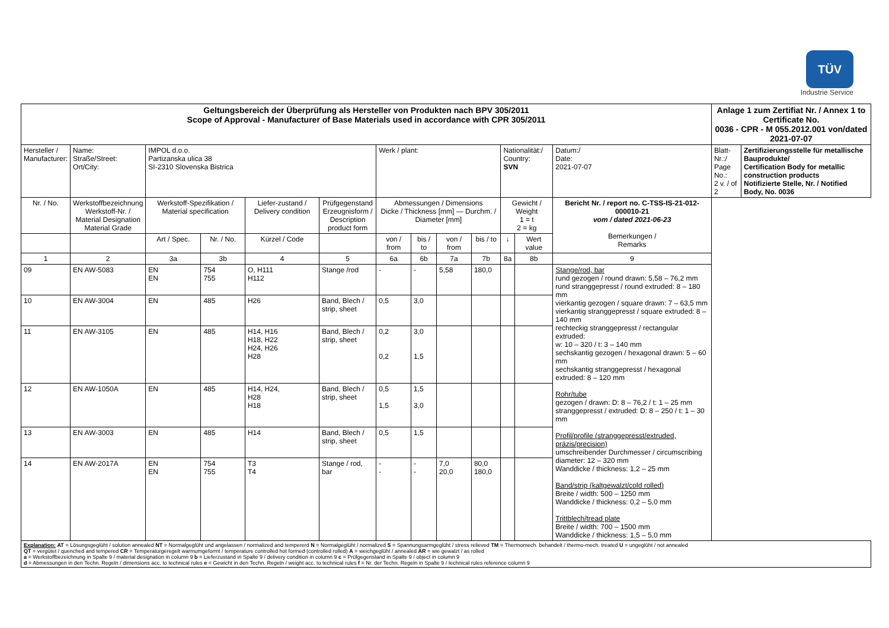TÜV
Industrie Service
| Geltungsbereich der Überprüfung als Hersteller von Produkten nach BPV 305/2011 Scope of Approval - Manufacturer of Base Materials used in accordance with CPR 305/2011 | | | | | | | | | | | | | | Anlage 1 zum Zertifiat Nr. / Annex 1 to Certificate No. 0036 - CPR - M 055.2012.001 von/dated 2021-07-07 | |
| Hersteller / Manufacturer: | | Name: Straße/Street: Ort/City: | IMPOL d.o.o. Partizanska ulica 38 SI-2310 Slovenska Bistrica | | | | Werk / plant: | | | | Nationalität:/ Country: SVN | | Datum:/ Date: 2021-07-07 | Blatt-Nr.:/ Page No.: 2 v. / of 2 | Zertifizierungsstelle für metallische Bauprodukte/ Certification Body for metallic construction products Notifizierte Stelle, Nr. / Notified Body, No. 0036 |
| Nr. / No. | Werkstoffbezeichnung Werkstoff-Nr. / Material Designation Material Grade | | Werkstoff-Spezifikation / Material specification | | Liefer-zustand / Delivery condition | Prüfgegenstand Erzeugnisform / Description product form | Abmessungen / Dimensions Dicke / Thickness [mm] — Durchm. / Diameter [mm] | | | | Gewicht / Weight 1 = t 2 = kg | | Bericht Nr. / report no. C-TSS-IS-21-012-000010-21 vom / dated 2021-06-23 Bemerkungen / Remarks | | |
| | | | Art / Spec. | Nr. / No. | Kürzel / Code | | von / from | bis / to | von / from | bis / to | ↓ | Wert value | | | |
| 1 | 2 | | 3a | 3b | 4 | 5 | 6a | 6b | 7a | 7b | 8a | 8b | 9 | | |
| 09 | EN AW-5083 | | EN EN | 754 755 | O, H111 H112 | Stange /rod | - | - | 5,58 | 180,0 | | | Stange/rod, bar rund gezogen / round drawn: 5,58 – 76,2 mm rund stranggepresst / round extruded: 8 – 180 mm vierkantig gezogen / square drawn: 7 – 63,5 mm vierkantig stranggepresst / square extruded: 8 – 140 mm rechteckig stranggepresst / rectangular extruded: w: 10 – 320 / t: 3 – 140 mm sechskantig gezogen / hexagonal drawn: 5 – 60 mm sechskantig stranggepresst / hexagonal extruded: 8 – 120 mm Rohr/tube gezogen / drawn: D: 8 – 76,2 / t: 1 – 25 mm stranggepresst / extruded: D: 8 – 250 / t: 1 – 30 mm Profil/profile (stranggepresst/extruded, präzis/precision) umschreibender Durchmesser / circumscribing diameter: 12 – 320 mm Wanddicke / thickness: 1,2 – 25 mm Band/strip (kaltgewalzt/cold rolled) Breite / width: 500 – 1250 mm Wanddicke / thickness: 0,2 – 5,0 mm Trittblech/tread plate Breite / width: 700 – 1500 mm Wanddicke / thickness: 1,5 – 5,0 mm | | |
| 10 | EN AW-3004 | | EN | 485 | H26 | Band, Blech / strip, sheet | 0,5 | 3,0 | | | | | | | |
| 11 | EN AW-3105 | | EN | 485 | H14, H16 H18, H22 H24, H26 H28 | Band, Blech / strip, sheet | 0,2 0,2 | 3,0 1,5 | | | | | | | |
| 12 | EN AW-1050A | | EN | 485 | H14, H24, H28 H18 | Band, Blech / strip, sheet | 0,5 1,5 | 1,5 3,0 | | | | | | | |
| 13 | EN AW-3003 | | EN | 485 | H14 | Band, Blech / strip, sheet | 0,5 | 1,5 | | | | | | | |
| 14 | EN AW-2017A | | EN EN | 754 755 | T3 T4 | Stange / rod, bar | - - | - - | 7,0 20,0 | 80,0 180,0 | | | | | |
| Explanation: AT = Lösungsgeglüht / solution annealed NT = Normalgeglüht und angelassen / normalized and tempererd N = Normalgeglüht / normalized S = Spannungsarmgeglüht / stress relieved TM = Thermomech. behandelt / thermo-mech. treated U = ungeglüht / not annealed QT = vergütet / quenched and tempered CR = Temperaturgeregelt warmumgeformt / temperature controlled hot formed (controlled rolled) A = weichgeglüht / annealed AR = wie gewalzt / as rolled a = Werkstoffbezeichnung in Spalte 9 / material designation in column 9 b = Lieferzustand in Spalte 9 / delivery condition in column 9 c = Prüfgegenstand in Spalte 9 / object in column 9 d = Abmessungen in den Techn. Regeln / dimensions acc. to technical rules e = Gewicht in den Techn. Regeln / weight acc. to technical rules f = Nr. der Techn. Regeln in Spalte 9 / technical rules reference column 9 | | | | | | | | | | | | | | | |